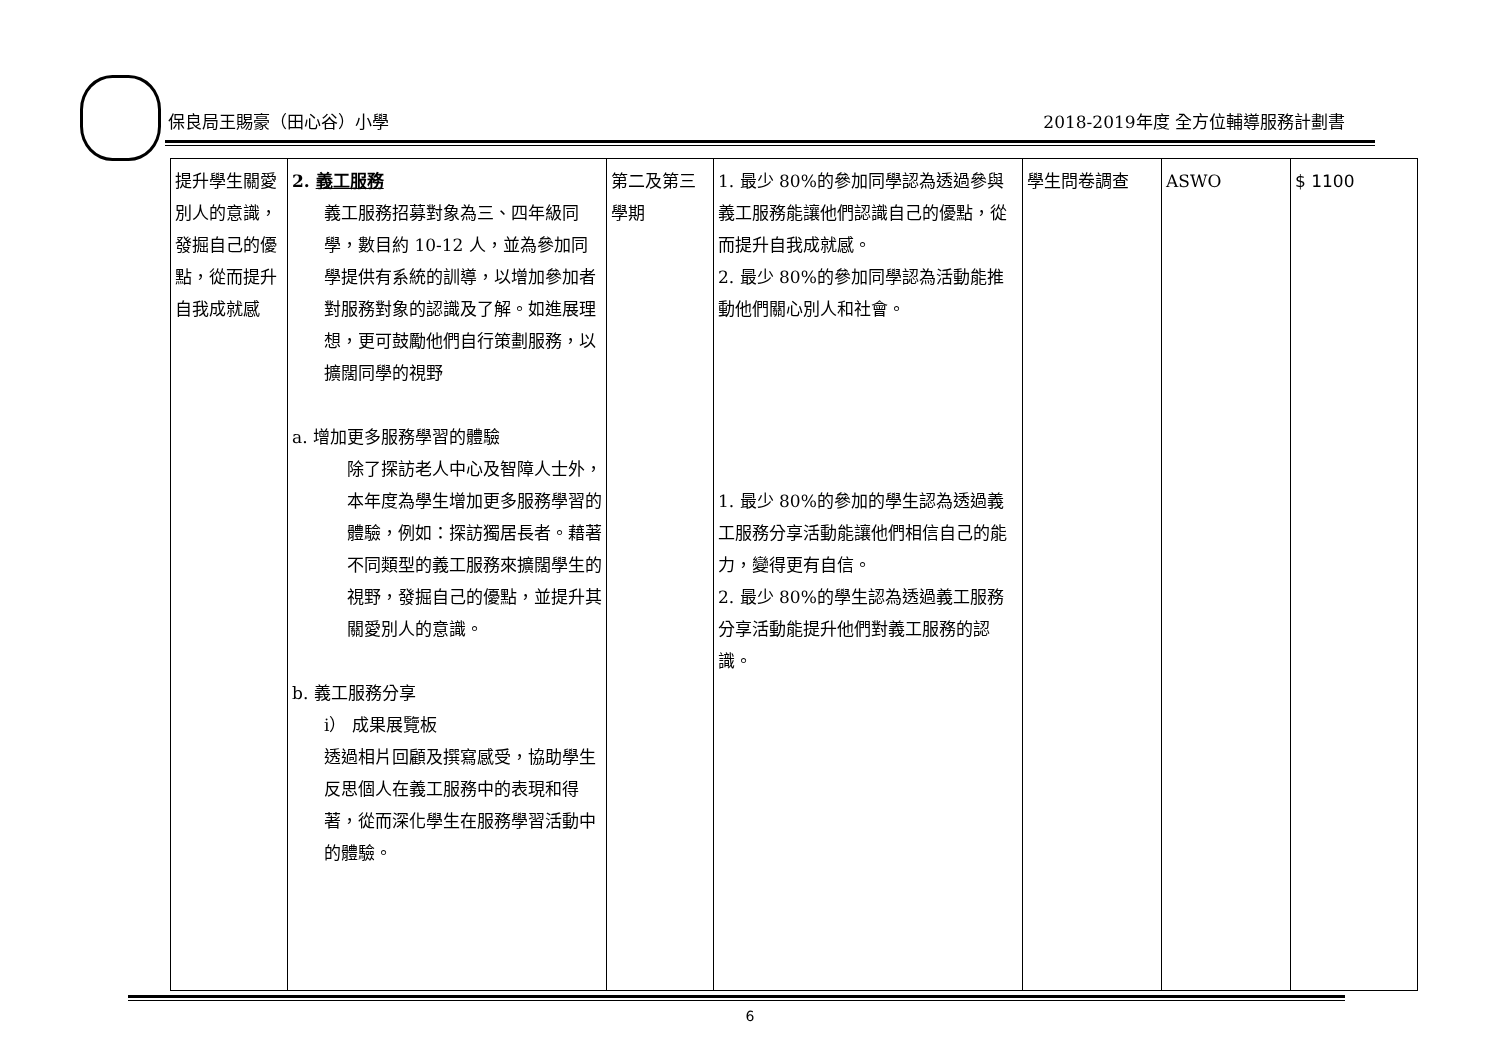保良局王賜豪（田心谷）小學 2018-2019年度 全方位輔導服務計劃書
| 提升學生關愛別人的意識，發掘自己的優點，從而提升自我成就感 | 2. 義工服務 義工服務招募對象為三、四年級同學，數目約 10-12 人，並為參加同學提供有系統的訓導，以增加參加者對服務對象的認識及了解。如進展理想，更可鼓勵他們自行策劃服務，以擴闊同學的視野 a. 增加更多服務學習的體驗 除了探訪老人中心及智障人士外，本年度為學生增加更多服務學習的體驗，例如：探訪獨居長者。藉著不同類型的義工服務來擴闊學生的視野，發掘自己的優點，並提升其關愛別人的意識。 b. 義工服務分享 i） 成果展覽板 透過相片回顧及撰寫感受，協助學生反思個人在義工服務中的表現和得著，從而深化學生在服務學習活動中的體驗。 | 第二及第三學期 | 1. 最少 80%的參加同學認為透過參與義工服務能讓他們認識自己的優點，從而提升自我成就感。 2. 最少 80%的參加同學認為活動能推動他們關心別人和社會。 1. 最少 80%的參加的學生認為透過義工服務分享活動能讓他們相信自己的能力，變得更有自信。 2. 最少 80%的學生認為透過義工服務分享活動能提升他們對義工服務的認識。 | 學生問卷調查 | ASWO | $ 1100 |
6